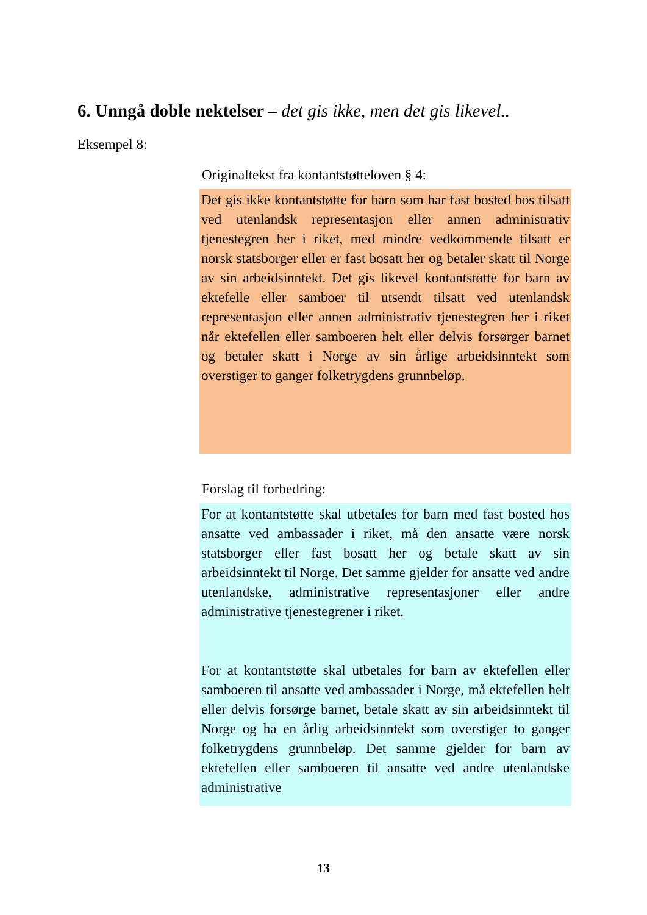6. Unngå doble nektelser – det gis ikke, men det gis likevel..
Eksempel 8:
Originaltekst fra kontantstøtteloven § 4:
Det gis ikke kontantstøtte for barn som har fast bosted hos tilsatt ved utenlandsk representasjon eller annen administrativ tjenestegren her i riket, med mindre vedkommende tilsatt er norsk statsborger eller er fast bosatt her og betaler skatt til Norge av sin arbeidsinntekt. Det gis likevel kontantstøtte for barn av ektefelle eller samboer til utsendt tilsatt ved utenlandsk representasjon eller annen administrativ tjenestegren her i riket når ektefellen eller samboeren helt eller delvis forsørger barnet og betaler skatt i Norge av sin årlige arbeidsinntekt som overstiger to ganger folketrygdens grunnbeløp.
Forslag til forbedring:
For at kontantstøtte skal utbetales for barn med fast bosted hos ansatte ved ambassader i riket, må den ansatte være norsk statsborger eller fast bosatt her og betale skatt av sin arbeidsinntekt til Norge. Det samme gjelder for ansatte ved andre utenlandske, administrative representasjoner eller andre administrative tjenestegrener i riket.
For at kontantstøtte skal utbetales for barn av ektefellen eller samboeren til ansatte ved ambassader i Norge, må ektefellen helt eller delvis forsørge barnet, betale skatt av sin arbeidsinntekt til Norge og ha en årlig arbeidsinntekt som overstiger to ganger folketrygdens grunnbeløp. Det samme gjelder for barn av ektefellen eller samboeren til ansatte ved andre utenlandske administrative
13